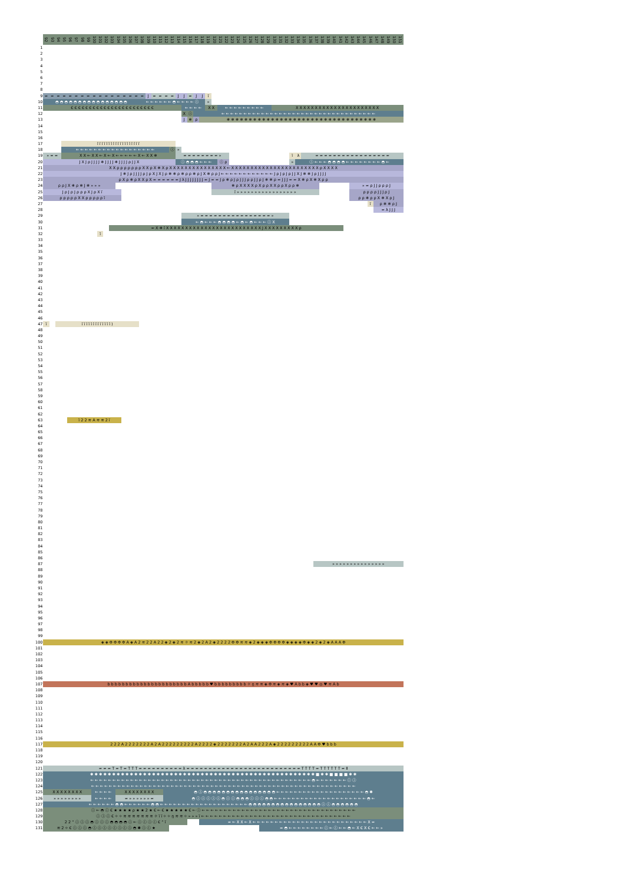| | 92 | 93 | 94 | 95 | 96 | 97 | 98 | 99 | 100 | 101 | 102 | 103 | 104 | 105 | 106 | 107 | 108 | 109 | 110 | 111 | 112 | 113 | 114 | 115 | 116 | 117 | 118 | 119 | 120 | 121 | 122 | 123 | 124 | 125 | 126 | 127 | 128 | 129 | 130 | 131 | 132 | 133 | 134 | 135 | 136 | 137 | 138 | 139 | 140 | 141 | 142 | 143 | 144 | 145 | 146 | 147 | 148 | 149 | 150 | 151 |
| --- | --- | --- | --- | --- | --- | --- | --- | --- | --- | --- | --- | --- | --- | --- | --- | --- | --- | --- | --- | --- | --- | --- | --- | --- | --- | --- | --- | --- | --- | --- | --- | --- | --- | --- | --- | --- | --- | --- | --- | --- | --- | --- | --- | --- | --- | --- | --- | --- | --- | --- | --- | --- | --- | --- | --- | --- | --- | --- | --- | --- |
| 1 | | | | | | | | | | | | | | | | | | | | | | | | | | | | | | | | | | | | | | | | | | | | | | | | | | | | | | | | | | | | |
| 2 | | | | | | | | | | | | | | | | | | | | | | | | | | | | | | | | | | | | | | | | | | | | | | | | | | | | | | | | | | | | |
| 3 | | | | | | | | | | | | | | | | | | | | | | | | | | | | | | | | | | | | | | | | | | | | | | | | | | | | | | | | | | | | |
| 4 | | | | | | | | | | | | | | | | | | | | | | | | | | | | | | | | | | | | | | | | | | | | | | | | | | | | | | | | | | | | |
| 5 | | | | | | | | | | | | | | | | | | | | | | | | | | | | | | | | | | | | | | | | | | | | | | | | | | | | | | | | | | | | |
| 6 | | | | | | | | | | | | | | | | | | | | | | | | | | | | | | | | | | | | | | | | | | | | | | | | | | | | | | | | | | | | |
| 7 | | | | | | | | | | | | | | | | | | | | | | | | | | | | | | | | | | | | | | | | | | | | | | | | | | | | | | | | | | | | |
| 8 | | | | | | | | | | | | | | | | | | | | | | | | | | | | | | | | | | | | | | | | | | | | | | | | | | | | | | | | | | | | |
| 9 | ≈ | ≈ | ≈ | ≈ | ≈ | ≈ | ≈ | ≈ | ≈ | ≈ | ≈ | ≈ | ≈ | ≈ | ≈ | ≈ | ≈ | J | ≈ | ≈ | ≈ | ≈ | J | J | ≈ | J | J | ï | | | | | | | | | | | | | | | | | | | | | | | | | | | | | | | | |
| 10 | ◓ ◓ ◓ ◓ ◓ ◓ ◓ ◓ ◓ ◓ ◓ ◓ ◓ ◓ ◓ ◓ | | | | | | | | | | | | | | | | ← ← ← ← ← ← ◓ ← ← ← ← ⓘ | | | | | | | | | | | » | | | | | | | | | | | | | | | | | | | | | | | | | | | | | | | | |
| 11 | € € € € € € € € € € € € € € € € € € € € € € € | | | | | | | | | | | | | | | | | | | | | | | ← ← ← ← | | | | X X | | ← ← ← ← ← ← ← ← ← | | | | | | | | | X X X X X X X X X X X X X X X X X X X X X X | | | | | | | | | | | | | | | | | | | | | |
| 12 | | | | | | | | | | | | | | | | | | | | | | | | X | ⓘ | ← ← ← ← ← ← ← ← ← ← ← ← ← ← ← ← ← ← ← ← ← ← ← ← ← ← ← ← ← ← ← ← ← ← ← | | | | | | | | | | | | | | | | | | | | | | | | | | | | | | | | | | |
| 13 | | | | | | | | | | | | | | | | | | | | | | | | J | ❄ | ρ | ❄ ❄ ❄ ❄ ❄ ❄ ❄ ❄ ❄ ❄ ❄ ❄ ❄ ❄ ❄ ❄ ❄ ❄ ❄ ❄ ❄ ❄ ❄ ❄ ❄ ❄ ❄ ❄ ❄ ❄ ❄ ❄ ❄ ❄ | | | | | | | | | | | | | | | | | | | | | | | | | | | | | | | | | |
| 14 | | | | | | | | | | | | | | | | | | | | | | | | | | | | | | | | | | | | | | | | | | | | | | | | | | | | | | | | | | | | |
| 15 | | | | | | | | | | | | | | | | | | | | | | | | | | | | | | | | | | | | | | | | | | | | | | | | | | | | | | | | | | | | |
| 16 | | | | | | | | | | | | | | | | | | | | | | | | | | | | | | | | | | | | | | | | | | | | | | | | | | | | | | | | | | | | |
| 17 | | | | ï ï ï ï ï ï ï ï ï ï ï ï ï ï ï ï ï ï ï | | | | | | | | | | | | | | | | | | | | | | | | | | | | | | | | | | | | | | | | | | | | | | | | | | | | | | | | |
| 18 | | | | ← ← ← ← ← ← ← ← ← ← ← ← ← ← ← ← ← ← | | | | | | | | | | | | | | | | | | ⓘ | » | | | | | | | | | | | | | | | | | | | | | | | | | | | | | | | | | | | | | |
| 19 | » ≈ ≈ | | | X X ← X X ← X ← X ← ← ← ← ← X ← X X ❄ | | | | | | | | | | | | | | | | | | | ≈ ≈ ≈ ≈ ≈ ≈ ≈ ≈ » | | | | | | | | | | | | | | | | | | | ï | λ | ≈ ≈ ≈ ≈ ≈ ≈ ≈ ≈ ≈ ≈ ≈ ≈ ≈ ≈ ≈ ≈ ≈ | | | | | | | | | | | | | | | | |
| 20 | J X J ρ J J J J ❄ J J J J ❄ J J J J ρ J J X | | | | | | | | | | | | | | | | | | | | | | ⓘ ◓ ◓ ◓ ← ← ← | | | | | | | ⓘ ρ | | | | | | | | | | | | » | ⓘ ← ← ← ◓ ◓ ◓ ◓ ← ← ← ← ← ← ← ← ◓ ← | | | | | | | | | | | | | | | | | |
| 21 | X X ρ ρ ρ ρ ρ ρ ρ X X ρ X ❄ X ρ X X X X X X X X X X X X X X X ← X X X X X X X X X X X X X X X X X X X X X X X ρ X X X X | | | | | | | | | | | | | | | | | | | | | | | | | | | | | | | | | | | | | | | | | | | | | | | | | | | | | | | | | | | |
| 22 | J ❄ J ρ J J J J ρ J ρ X J X J ρ ❄ ❄ ρ ❄ ρ ρ ❄ ρ J X ❄ ρ ρ J ← ← ← ← ← ← ← ← ← ← ← ← J ρ J ρ J ρ J J X J ❄ ❄ J ρ J J J J | | | | | | | | | | | | | | | | | | | | | | | | | | | | | | | | | | | | | | | | | | | | | | | | | | | | | | | | | | | |
| 23 | ρ X ρ ❄ ρ X X ρ X ≈ ≈ ≈ ≈ ≈ ≈ J λ J J J J J J J J ≈ J ≈ ≈ J ρ ❄ ρ J ρ J J J ρ ρ J J ρ J ❄ ❄ ρ ≈ J J J ≈ ≈ X ❄ ρ X ❄ X ρ ρ | | | | | | | | | | | | | | | | | | | | | | | | | | | | | | | | | | | | | | | | | | | | | | | | | | | | | | | | | | | |
| 24 | ρ ρ J X ❄ ρ ❄ J ❄ » » » | | | | | | | | | | | | | | | | | | | | | | | | | | | | ❄ ρ X X X X ρ X ρ ρ X X ρ ρ X ρ ρ ❄ | | | | | | | | | | | | | | | | | | | | | | | » ≈ ρ J J ρ ρ ρ J | | | | | | | | |
| 25 | J ρ J ρ J ρ ρ ρ X J ρ X ï | | | | | | | | | | | | | | | | | | | | | | | | | | | | ï » » » » » » » » » » » » » » » » » | | | | | | | | | | | | | | | | | | | | | | | ρ ρ ρ ρ J J J ρ J | | | | | | | | |
| 26 | ρ ρ ρ ρ ρ X X ρ ρ ρ ρ ρ ï | | | | | | | | | | | | | | | | | | | | | | | | | | | | | | | | | | | | | | | | | | | | | | | | | | | ρ ρ ❄ ρ ρ X ❄ X ρ J | | | | | | | | |
| 27 | | | | | | | | | | | | | | | | | | | | | | | | | | | | | | | | | | | | | | | | | | | | | | | | | | | | | | | ï | ρ ❄ ❄ ρ J | | | | |
| 28 | | | | | | | | | | | | | | | | | | | | | | | | | | | | | | | | | | | | | | | | | | | | | | | | | | | | | | | | ≈ λ J J J | | | | |
| 29 | | | | | | | | | | | | | | | | | | | | | | | | » ≈ ≈ ≈ ≈ ≈ ≈ ≈ ≈ ≈ ≈ ≈ ≈ ≈ ≈ ≈ ≈ » | | | | | | | | | | | | | | | | | | | | | | | | | | | | | | | | | | | | |
| 30 | | | | | | | | | | | | | | | | | | | | | | | | ← ◓ ← ← ← ◓ ◓ ◓ ◓ ← ◓ ← ◓ ← ← ← ⓘ X | | | | | | | | | | | | | | | | | | | | | | | | | | | | | | | | | | | | |
| 31 | | | | | | | | | | | | ≈ X ❄ ï X X X X X X X X X X X X X X X X X X X X X X X X X J X X X X X X X X X ρ | | | | | | | | | | | | | | | | | | | | | | | | | | | | | | | | | | | | | | | | | | | | | | | | |
| 32 | | | | | | | | | | ï | | | | | | | | | | | | | | | | | | | | | | | | | | | | | | | | | | | | | | | | | | | | | | | | | | |
| 33 | | | | | | | | | | | | | | | | | | | | | | | | | | | | | | | | | | | | | | | | | | | | | | | | | | | | | | | | | | | | |
| 34 | | | | | | | | | | | | | | | | | | | | | | | | | | | | | | | | | | | | | | | | | | | | | | | | | | | | | | | | | | | | |
| 35 | | | | | | | | | | | | | | | | | | | | | | | | | | | | | | | | | | | | | | | | | | | | | | | | | | | | | | | | | | | | |
| 36 | | | | | | | | | | | | | | | | | | | | | | | | | | | | | | | | | | | | | | | | | | | | | | | | | | | | | | | | | | | | |
| 37 | | | | | | | | | | | | | | | | | | | | | | | | | | | | | | | | | | | | | | | | | | | | | | | | | | | | | | | | | | | | |
| 38 | | | | | | | | | | | | | | | | | | | | | | | | | | | | | | | | | | | | | | | | | | | | | | | | | | | | | | | | | | | | |
| 39 | | | | | | | | | | | | | | | | | | | | | | | | | | | | | | | | | | | | | | | | | | | | | | | | | | | | | | | | | | | | |
| 40 | | | | | | | | | | | | | | | | | | | | | | | | | | | | | | | | | | | | | | | | | | | | | | | | | | | | | | | | | | | | |
| 41 | | | | | | | | | | | | | | | | | | | | | | | | | | | | | | | | | | | | | | | | | | | | | | | | | | | | | | | | | | | | |
| 42 | | | | | | | | | | | | | | | | | | | | | | | | | | | | | | | | | | | | | | | | | | | | | | | | | | | | | | | | | | | | |
| 43 | | | | | | | | | | | | | | | | | | | | | | | | | | | | | | | | | | | | | | | | | | | | | | | | | | | | | | | | | | | | |
| 44 | | | | | | | | | | | | | | | | | | | | | | | | | | | | | | | | | | | | | | | | | | | | | | | | | | | | | | | | | | | | |
| 45 | | | | | | | | | | | | | | | | | | | | | | | | | | | | | | | | | | | | | | | | | | | | | | | | | | | | | | | | | | | | |
| 46 | | | | | | | | | | | | | | | | | | | | | | | | | | | | | | | | | | | | | | | | | | | | | | | | | | | | | | | | | | | | |
| 47 | ï | | ï ï ï ï ï ï ï ï ï ï ï ï ï ) | | | | | | | | | | | | | | | | | | | | | | | | | | | | | | | | | | | | | | | | | | | | | | | | | | | | | | | | | |
| 48 | | | | | | | | | | | | | | | | | | | | | | | | | | | | | | | | | | | | | | | | | | | | | | | | | | | | | | | | | | | | |
| 49 | | | | | | | | | | | | | | | | | | | | | | | | | | | | | | | | | | | | | | | | | | | | | | | | | | | | | | | | | | | | |
| 50 | | | | | | | | | | | | | | | | | | | | | | | | | | | | | | | | | | | | | | | | | | | | | | | | | | | | | | | | | | | | |
| 51 | | | | | | | | | | | | | | | | | | | | | | | | | | | | | | | | | | | | | | | | | | | | | | | | | | | | | | | | | | | | |
| 52 | | | | | | | | | | | | | | | | | | | | | | | | | | | | | | | | | | | | | | | | | | | | | | | | | | | | | | | | | | | | |
| 53 | | | | | | | | | | | | | | | | | | | | | | | | | | | | | | | | | | | | | | | | | | | | | | | | | | | | | | | | | | | | |
| 54 | | | | | | | | | | | | | | | | | | | | | | | | | | | | | | | | | | | | | | | | | | | | | | | | | | | | | | | | | | | | |
| 55 | | | | | | | | | | | | | | | | | | | | | | | | | | | | | | | | | | | | | | | | | | | | | | | | | | | | | | | | | | | | |
| 56 | | | | | | | | | | | | | | | | | | | | | | | | | | | | | | | | | | | | | | | | | | | | | | | | | | | | | | | | | | | | |
| 57 | | | | | | | | | | | | | | | | | | | | | | | | | | | | | | | | | | | | | | | | | | | | | | | | | | | | | | | | | | | | |
| 58 | | | | | | | | | | | | | | | | | | | | | | | | | | | | | | | | | | | | | | | | | | | | | | | | | | | | | | | | | | | | |
| 59 | | | | | | | | | | | | | | | | | | | | | | | | | | | | | | | | | | | | | | | | | | | | | | | | | | | | | | | | | | | | |
| 60 | | | | | | | | | | | | | | | | | | | | | | | | | | | | | | | | | | | | | | | | | | | | | | | | | | | | | | | | | | | | |
| 61 | | | | | | | | | | | | | | | | | | | | | | | | | | | | | | | | | | | | | | | | | | | | | | | | | | | | | | | | | | | | |
| 62 | | | | | | | | | | | | | | | | | | | | | | | | | | | | | | | | | | | | | | | | | | | | | | | | | | | | | | | | | | | | |
| 63 | | | | | ï 2 2 ≋ A ≋ ≋ 2 ï | | | | | | | | | | | | | | | | | | | | | | | | | | | | | | | | | | | | | | | | | | | | | | | | | | | | | | | |
| 64 | | | | | | | | | | | | | | | | | | | | | | | | | | | | | | | | | | | | | | | | | | | | | | | | | | | | | | | | | | | | |
| 65 | | | | | | | | | | | | | | | | | | | | | | | | | | | | | | | | | | | | | | | | | | | | | | | | | | | | | | | | | | | | |
| 66 | | | | | | | | | | | | | | | | | | | | | | | | | | | | | | | | | | | | | | | | | | | | | | | | | | | | | | | | | | | | |
| 67 | | | | | | | | | | | | | | | | | | | | | | | | | | | | | | | | | | | | | | | | | | | | | | | | | | | | | | | | | | | | |
| 68 | | | | | | | | | | | | | | | | | | | | | | | | | | | | | | | | | | | | | | | | | | | | | | | | | | | | | | | | | | | | |
| 69 | | | | | | | | | | | | | | | | | | | | | | | | | | | | | | | | | | | | | | | | | | | | | | | | | | | | | | | | | | | | |
| 70 | | | | | | | | | | | | | | | | | | | | | | | | | | | | | | | | | | | | | | | | | | | | | | | | | | | | | | | | | | | | |
| 71 | | | | | | | | | | | | | | | | | | | | | | | | | | | | | | | | | | | | | | | | | | | | | | | | | | | | | | | | | | | | |
| 72 | | | | | | | | | | | | | | | | | | | | | | | | | | | | | | | | | | | | | | | | | | | | | | | | | | | | | | | | | | | | |
| 73 | | | | | | | | | | | | | | | | | | | | | | | | | | | | | | | | | | | | | | | | | | | | | | | | | | | | | | | | | | | | |
| 74 | | | | | | | | | | | | | | | | | | | | | | | | | | | | | | | | | | | | | | | | | | | | | | | | | | | | | | | | | | | | |
| 75 | | | | | | | | | | | | | | | | | | | | | | | | | | | | | | | | | | | | | | | | | | | | | | | | | | | | | | | | | | | | |
| 76 | | | | | | | | | | | | | | | | | | | | | | | | | | | | | | | | | | | | | | | | | | | | | | | | | | | | | | | | | | | | |
| 77 | | | | | | | | | | | | | | | | | | | | | | | | | | | | | | | | | | | | | | | | | | | | | | | | | | | | | | | | | | | | |
| 78 | | | | | | | | | | | | | | | | | | | | | | | | | | | | | | | | | | | | | | | | | | | | | | | | | | | | | | | | | | | | |
| 79 | | | | | | | | | | | | | | | | | | | | | | | | | | | | | | | | | | | | | | | | | | | | | | | | | | | | | | | | | | | | |
| 80 | | | | | | | | | | | | | | | | | | | | | | | | | | | | | | | | | | | | | | | | | | | | | | | | | | | | | | | | | | | | |
| 81 | | | | | | | | | | | | | | | | | | | | | | | | | | | | | | | | | | | | | | | | | | | | | | | | | | | | | | | | | | | | |
| 82 | | | | | | | | | | | | | | | | | | | | | | | | | | | | | | | | | | | | | | | | | | | | | | | | | | | | | | | | | | | | |
| 83 | | | | | | | | | | | | | | | | | | | | | | | | | | | | | | | | | | | | | | | | | | | | | | | | | | | | | | | | | | | | |
| 84 | | | | | | | | | | | | | | | | | | | | | | | | | | | | | | | | | | | | | | | | | | | | | | | | | | | | | | | | | | | | |
| 85 | | | | | | | | | | | | | | | | | | | | | | | | | | | | | | | | | | | | | | | | | | | | | | | | | | | | | | | | | | | | |
| 86 | | | | | | | | | | | | | | | | | | | | | | | | | | | | | | | | | | | | | | | | | | | | | | | | | | | | | | | | | | | | |
| 87 | | | | | | | | | | | | | | | | | | | | | | | | | | | | | | | | | | | | | | | | | | | | | | » » » » » » » » » » » » » » » | | | | | | | | | | | | | | |
| 88 | | | | | | | | | | | | | | | | | | | | | | | | | | | | | | | | | | | | | | | | | | | | | | | | | | | | | | | | | | | | |
| 89 | | | | | | | | | | | | | | | | | | | | | | | | | | | | | | | | | | | | | | | | | | | | | | | | | | | | | | | | | | | | |
| 90 | | | | | | | | | | | | | | | | | | | | | | | | | | | | | | | | | | | | | | | | | | | | | | | | | | | | | | | | | | | | |
| 91 | | | | | | | | | | | | | | | | | | | | | | | | | | | | | | | | | | | | | | | | | | | | | | | | | | | | | | | | | | | | |
| 92 | | | | | | | | | | | | | | | | | | | | | | | | | | | | | | | | | | | | | | | | | | | | | | | | | | | | | | | | | | | | |
| 93 | | | | | | | | | | | | | | | | | | | | | | | | | | | | | | | | | | | | | | | | | | | | | | | | | | | | | | | | | | | | |
| 94 | | | | | | | | | | | | | | | | | | | | | | | | | | | | | | | | | | | | | | | | | | | | | | | | | | | | | | | | | | | | |
| 95 | | | | | | | | | | | | | | | | | | | | | | | | | | | | | | | | | | | | | | | | | | | | | | | | | | | | | | | | | | | | |
| 96 | | | | | | | | | | | | | | | | | | | | | | | | | | | | | | | | | | | | | | | | | | | | | | | | | | | | | | | | | | | | |
| 97 | | | | | | | | | | | | | | | | | | | | | | | | | | | | | | | | | | | | | | | | | | | | | | | | | | | | | | | | | | | | |
| 98 | | | | | | | | | | | | | | | | | | | | | | | | | | | | | | | | | | | | | | | | | | | | | | | | | | | | | | | | | | | | |
| 99 | | | | | | | | | | | | | | | | | | | | | | | | | | | | | | | | | | | | | | | | | | | | | | | | | | | | | | | | | | | | |
| 100 | ◈ ◈ Φ Φ Φ Φ A ◈ A 2 ≋ 2 2 A 2 2 ◈ 2 ◈ 2 ≋ ☼ ≋ 2 ◈ 2 A 2 ◈ 2 2 2 2 Φ Φ ≋ ≋ ◈ 2 ◈ ◈ ◈ Φ Φ Φ Φ ◈ ◈ ◈ ◈ Φ ◈ ◈ 2 ◈ 2 ◈ A A A Φ | | | | | | | | | | | | | | | | | | | | | | | | | | | | | | | | | | | | | | | | | | | | | | | | | | | | | | | | | | | |
| 101 | | | | | | | | | | | | | | | | | | | | | | | | | | | | | | | | | | | | | | | | | | | | | | | | | | | | | | | | | | | | |
| 102 | | | | | | | | | | | | | | | | | | | | | | | | | | | | | | | | | | | | | | | | | | | | | | | | | | | | | | | | | | | | |
| 103 | | | | | | | | | | | | | | | | | | | | | | | | | | | | | | | | | | | | | | | | | | | | | | | | | | | | | | | | | | | | |
| 104 | | | | | | | | | | | | | | | | | | | | | | | | | | | | | | | | | | | | | | | | | | | | | | | | | | | | | | | | | | | | |
| 105 | | | | | | | | | | | | | | | | | | | | | | | | | | | | | | | | | | | | | | | | | | | | | | | | | | | | | | | | | | | | |
| 106 | | | | | | | | | | | | | | | | | | | | | | | | | | | | | | | | | | | | | | | | | | | | | | | | | | | | | | | | | | | | |
| 107 | b b b b b b b b b b b b b b b b b b b b b b A b b b b b ♥ b b b b b b b b b ☼ ῃ ≋ ≋ ◈ Φ ≋ ◈ ≋ ◈ ♥ A b b ◈ ♥ ♥ ◎ ♥ ≋ A b | | | | | | | | | | | | | | | | | | | | | | | | | | | | | | | | | | | | | | | | | | | | | | | | | | | | | | | | | | | |
| 108 | | | | | | | | | | | | | | | | | | | | | | | | | | | | | | | | | | | | | | | | | | | | | | | | | | | | | | | | | | | | |
| 109 | | | | | | | | | | | | | | | | | | | | | | | | | | | | | | | | | | | | | | | | | | | | | | | | | | | | | | | | | | | | |
| 110 | | | | | | | | | | | | | | | | | | | | | | | | | | | | | | | | | | | | | | | | | | | | | | | | | | | | | | | | | | | | |
| 111 | | | | | | | | | | | | | | | | | | | | | | | | | | | | | | | | | | | | | | | | | | | | | | | | | | | | | | | | | | | | |
| 112 | | | | | | | | | | | | | | | | | | | | | | | | | | | | | | | | | | | | | | | | | | | | | | | | | | | | | | | | | | | | |
| 113 | | | | | | | | | | | | | | | | | | | | | | | | | | | | | | | | | | | | | | | | | | | | | | | | | | | | | | | | | | | | |
| 114 | | | | | | | | | | | | | | | | | | | | | | | | | | | | | | | | | | | | | | | | | | | | | | | | | | | | | | | | | | | | |
| 115 | | | | | | | | | | | | | | | | | | | | | | | | | | | | | | | | | | | | | | | | | | | | | | | | | | | | | | | | | | | | |
| 116 | | | | | | | | | | | | | | | | | | | | | | | | | | | | | | | | | | | | | | | | | | | | | | | | | | | | | | | | | | | | |
| 117 | 2 2 2 A 2 2 2 2 2 2 2 A 2 A 2 2 2 2 2 2 2 2 2 A 2 2 2 2 ◈ 2 2 2 2 2 2 2 A 2 A A 2 2 2 A ◈ 2 2 2 2 2 2 2 2 2 A A Φ ♥ b b b | | | | | | | | | | | | | | | | | | | | | | | | | | | | | | | | | | | | | | | | | | | | | | | | | | | | | | | | | | | |
| 118 | | | | | | | | | | | | | | | | | | | | | | | | | | | | | | | | | | | | | | | | | | | | | | | | | | | | | | | | | | | | |
| 119 | | | | | | | | | | | | | | | | | | | | | | | | | | | | | | | | | | | | | | | | | | | | | | | | | | | | | | | | | | | | |
| 120 | | | | | | | | | | | | | | | | | | | | | | | | | | | | | | | | | | | | | | | | | | | | | | | | | | | | | | | | | | | | |
| 121 | ≈ ≈ ≈ T ≈ T ≈ T T T ≈ ≈ ≈ ≈ ≈ ≈ ≈ ≈ ≈ ≈ λ ≈ ≈ ≈ ≈ ≈ ≈ ≈ ≈ ≈ ≈ ≈ ≈ ≈ ≈ ≈ ≈ ≈ ≈ ≈ ≈ ≈ ≈ ≈ ≈ ≈ ≈ T T T T ≈ T T T T T T ≈ Ⅱ | | | | | | | | | | | | | | | | | | | | | | | | | | | | | | | | | | | | | | | | | | | | | | | | | | | | | | | | | | | |
| 122 | ✱ ✱ ✱ ✱ ✱ ✱ ✱ ✱ ✱ ✱ ✱ ✱ ✱ ✱ ✱ ✱ ✱ ✱ ✱ ✱ ✱ ✱ ✱ ✱ ✱ ✱ ✱ ✱ ✱ ✱ ✱ ✱ ✱ ✱ ✱ ✱ ✱ ✱ ✱ ✱ ✱ ✱ ✱ ✱ ✱ ✱ ✱ ✱ ✱ ✱ ✱ ■ ✱ ✱ ■ ■ ■ ■ ✱ ✱ | | | | | | | | | | | | | | | | | | | | | | | | | | | | | | | | | | | | | | | | | | | | | | | | | | | | | | | | | | | |
| 123 | ← ← ← ← ← ← ← ← ← ← ← ← ← ← ← ← ← ← ← ← ← ← ← ← ← ← ← ← ← ← ← ← ← ← ← ← ← ← ← ← ← ← ← ← ← ← ← ← ← ← ◓ ← ← ← ← ← ← ← ⓘ ⓘ | | | | | | | | | | | | | | | | | | | | | | | | | | | | | | | | | | | | | | | | | | | | | | | | | | | | | | | | | | | |
| 124 | ← ← ← ← ← ← ← ← ← ← ← ← ← ← ← ← ← ← ← ← ← ← ← ← ← ← ← ← ← ← ← ← ← ← ← ← ← ← ← ← ← ← ← ← ← ← ← ← ← ← ← ← ← ← ← ← ← ← ← ← | | | | | | | | | | | | | | | | | | | | | | | | | | | | | | | | | | | | | | | | | | | | | | | | | | | | | | | | | | | |
| 125 | X X X X X X X X | | | | | | | | ← ← ← ← | | | | X X X X X X X X | | | | | | | | ◓ ⓘ ◓ ◓ ◓ ◓ ◓ ◓ ◓ ◓ ◓ ◓ ◓ ◓ ◓ ◓ ◓ ◓ ← ← ← ← ← ← ← ← ← ← ← ← ← ← ← ← ← ← ← ← ◓ ✱ | | | | | | | | | | | | | | | | | | | | | | | | | | | | | | | | | | | | | | | |
| 126 | » » » » » » » » | | | | | | | | ← ← ← ← | | | | ≈ » » » » » » ≈ | | | | | | | | ◓ ⓘ ⓘ ⓘ ⓘ ⓘ ◓ ⓘ ⓘ ◓ ◓ ◓ ⓘ ⓘ ⓘ ◓ ◓ ← ← ← ← ← ← ← ← ← ← ← ← ← ← ← ← ← ← ← ← ← ◓ ← | | | | | | | | | | | | | | | | | | | | | | | | | | | | | | | | | | | | | | | |
| 127 | ← ← ← ← ← ← ◓ ◓ ← ← ← ← ← ← ◓ ◓ ← ← ← ← ← ← ← ← ← ← ← ← ← ← ← ← ← ← ← ← ◓ ◓ ◓ ◓ ◓ ◓ ◓ ◓ ◓ ◓ ◓ ◓ ◓ ◓ ◓ ◓ ⓘ ⓘ ◓ ◓ ◓ ◓ ◓ ◓ | | | | | | | | | | | | | | | | | | | | | | | | | | | | | | | | | | | | | | | | | | | | | | | | | | | | | | | | | | | |
| 128 | ⓘ ← ◓ ⓘ € ★ ★ ★ ★ ρ ★ ★ 2 ★ € ← € ★ ★ ★ ★ ★ € ← ⓘ ← ← ← ← ← ← ← ← ← ← ← ← ← ← ← ← ← ← ← ← ← ← ← ← ← ← ← ← ← ← ← ← ← ← ← | | | | | | | | | | | | | | | | | | | | | | | | | | | | | | | | | | | | | | | | | | | | | | | | | | | | | | | | | | | |
| 129 | ⓘ ⓘ ⓘ € ⌖ ⌖ ≋ ≋ ≋ ≋ ≋ ≋ ≋ ☼ ï ï ⌖ ⌖ ῃ ≋ ≋ ⌖ » » » ï ← ← ← ← ← ← ← ← ← ← ← ← ← ← ← ← ← ← ← ← ← ← ← ← ← ← ← ← ← ← ← ← ← ← | | | | | | | | | | | | | | | | | | | | | | | | | | | | | | | | | | | | | | | | | | | | | | | | | | | | | | | | | | | |
| 130 | 2 2 “ ⓘ ⓘ ⓘ ◓ ⓘ ⓘ ⓘ ◓ ◓ ◓ ◓ ⓘ ← ⓘ ⓘ ⓘ ⓘ € “ ï | | | | | | | | | | | | | | | | | | | | | | | | | | ≈ ← X X ← X ← ← ← ← ← ← ← ← ← ← ← ← ← ← ← ← ← ← ← ← ← ← ← ← ← ← X ≈ | | | | | | | | | | | | | | | | | | | | | | | | | | | | | | | | | |
| 131 | ≋ 2 ⌖ € ⓘ ⓘ ⓘ ◓ ⓘ ⓘ ⓘ ⓘ ⓘ ⓘ ⓘ ⓘ ◓ ✱ ⓘ ⓘ ★ | | | | | | | | | | | | | | | | | | | | | | | | | | | | | | | | | | | | ≈ ◓ ← ← ← ← ← ← ← ← ⓘ ← ⓘ ← ← ◓ ← X € X € ← ← » | | | | | | | | | | | | | | | | | | | | | | | |